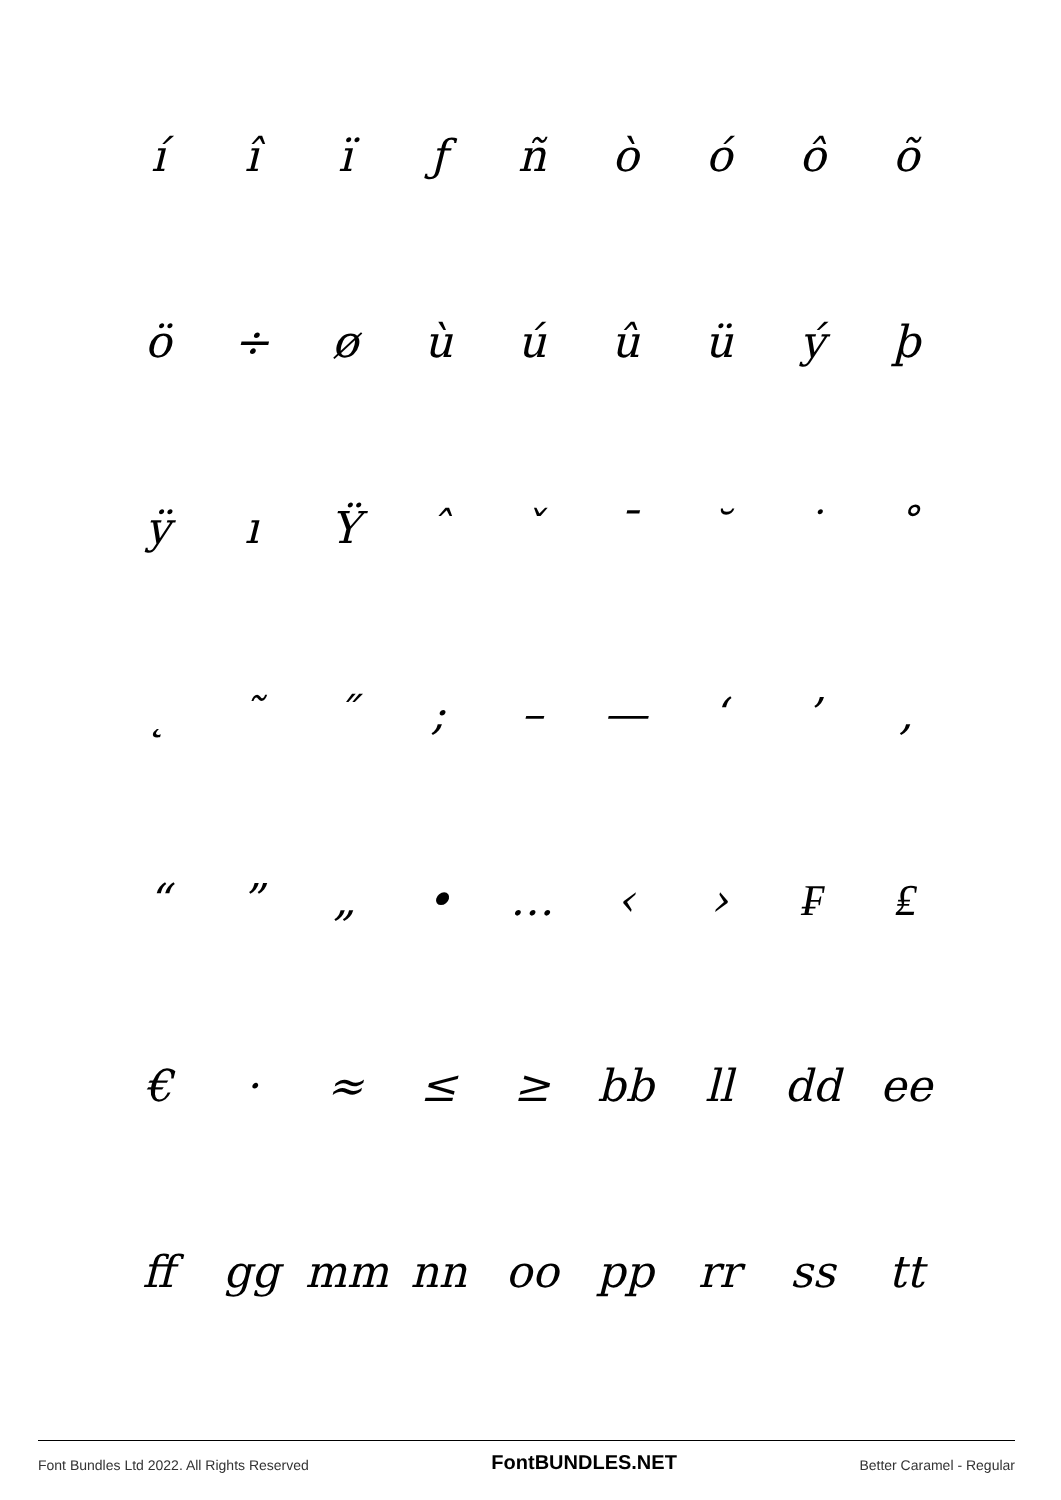í î ï ƒ ñ ò ó ô õ
ö ÷ ø ù ú û ü ý þ
ÿ ı Ÿ ˆ ˇ ¯ ˘ ˙ ˚
˛ ˜ ˝ ; – — ‘ ’ ‚
“ ” „ • … ‹ › ₣ ₤
€ · ≈ ≤ ≥ bb ll dd ee
ff gg mm nn oo pp rr ss tt
Font Bundles Ltd 2022. All Rights Reserved FontBUNDLES.NET Better Caramel - Regular